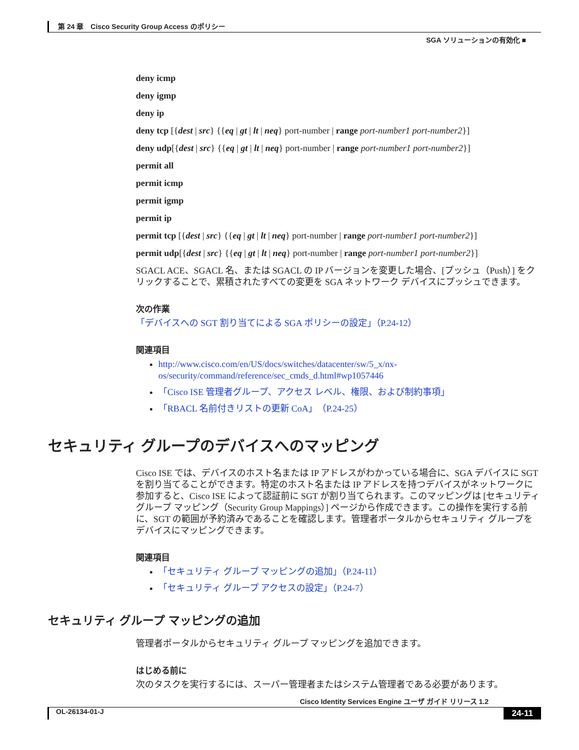第 24 章　Cisco Security Group Access のポリシー
SGA ソリューションの有効化 ■
deny icmp
deny igmp
deny ip
deny tcp [{dest | src} {{eq | gt | lt | neq} port-number | range port-number1 port-number2}]
deny udp[{dest | src} {{eq | gt | lt | neq} port-number | range port-number1 port-number2}]
permit all
permit icmp
permit igmp
permit ip
permit tcp [{dest | src} {{eq | gt | lt | neq} port-number | range port-number1 port-number2}]
permit udp[{dest | src} {{eq | gt | lt | neq} port-number | range port-number1 port-number2}]
SGACL ACE、SGACL 名、または SGACL の IP バージョンを変更した場合、[プッシュ（Push）] をクリックすることで、累積されたすべての変更を SGA ネットワーク デバイスにプッシュできます。
次の作業
「デバイスへの SGT 割り当てによる SGA ポリシーの設定」（P.24-12）
関連項目
http://www.cisco.com/en/US/docs/switches/datacenter/sw/5_x/nx-os/security/command/reference/sec_cmds_d.html#wp1057446
「Cisco ISE 管理者グループ、アクセス レベル、権限、および制約事項」
「RBACL 名前付きリストの更新 CoA」（P.24-25）
セキュリティ グループのデバイスへのマッピング
Cisco ISE では、デバイスのホスト名または IP アドレスがわかっている場合に、SGA デバイスに SGT を割り当てることができます。特定のホスト名または IP アドレスを持つデバイスがネットワークに参加すると、Cisco ISE によって認証前に SGT が割り当てられます。このマッピングは [セキュリティ グループ マッピング（Security Group Mappings）] ページから作成できます。この操作を実行する前に、SGT の範囲が予約済みであることを確認します。管理者ポータルからセキュリティ グループをデバイスにマッピングできます。
関連項目
「セキュリティ グループ マッピングの追加」（P.24-11）
「セキュリティ グループ アクセスの設定」（P.24-7）
セキュリティ グループ マッピングの追加
管理者ポータルからセキュリティ グループ マッピングを追加できます。
はじめる前に
次のタスクを実行するには、スーパー管理者またはシステム管理者である必要があります。
Cisco Identity Services Engine ユーザ ガイド リリース 1.2
OL-26134-01-J 24-11